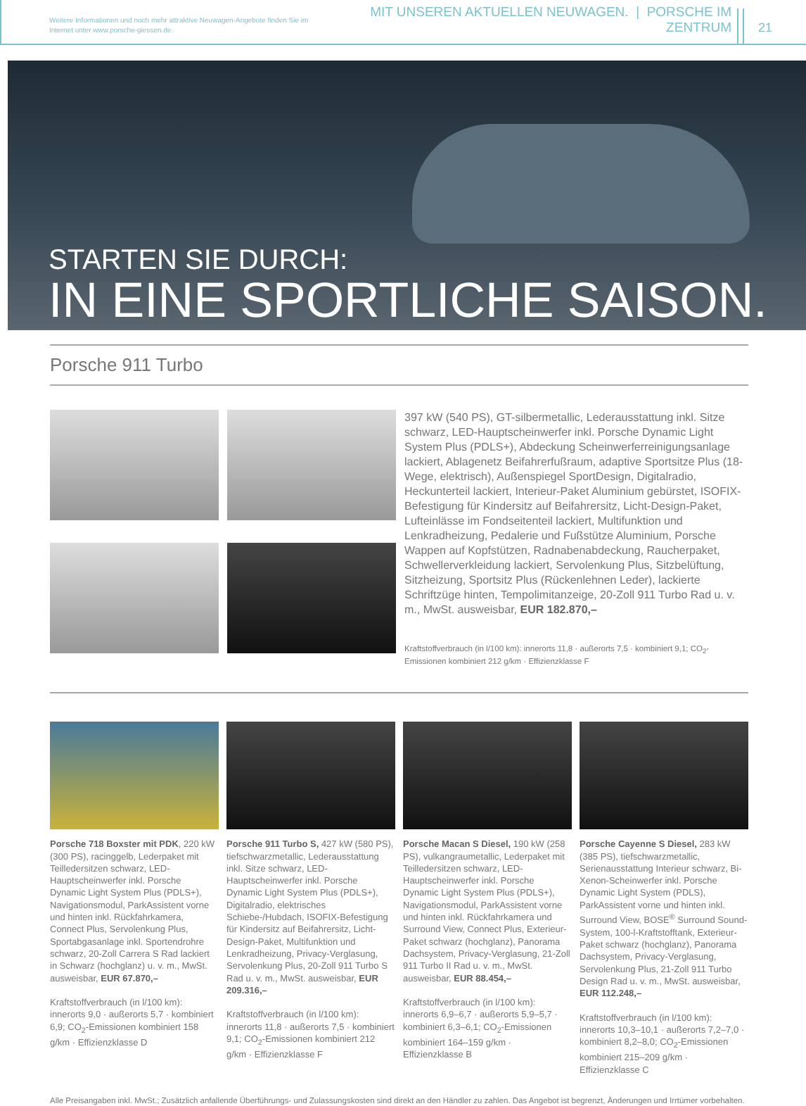Weitere Informationen und noch mehr attraktive Neuwagen-Angebote finden Sie im Internet unter www.porsche-giessen.de.
MIT UNSEREN AKTUELLEN NEUWAGEN. | PORSCHE IM ZENTRUM
21
STARTEN SIE DURCH:
IN EINE SPORTLICHE SAISON.
Porsche 911 Turbo
397 kW (540 PS), GT-silbermetallic, Lederausstattung inkl. Sitze schwarz, LED-Hauptscheinwerfer inkl. Porsche Dynamic Light System Plus (PDLS+), Abdeckung Scheinwerferreinigungsanlage lackiert, Ablagenetz Beifahrerfußraum, adaptive Sportsitze Plus (18-Wege, elektrisch), Außenspiegel SportDesign, Digitalradio, Heckunterteil lackiert, Interieur-Paket Aluminium gebürstet, ISOFIX-Befestigung für Kindersitz auf Beifahrersitz, Licht-Design-Paket, Lufteinlässe im Fondseitenteil lackiert, Multifunktion und Lenkradheizung, Pedalerie und Fußstütze Aluminium, Porsche Wappen auf Kopfstützen, Radnabenabdeckung, Raucherpaket, Schwellerverkleidung lackiert, Servolenkung Plus, Sitzbelüftung, Sitzheizung, Sportsitz Plus (Rückenlehnen Leder), lackierte Schriftzüge hinten, Tempolimitanzeige, 20-Zoll 911 Turbo Rad u. v. m., MwSt. ausweisbar, EUR 182.870,–
Kraftstoffverbrauch (in l/100 km): innerorts 11,8 · außerorts 7,5 · kombiniert 9,1; CO<sub>2</sub>-Emissionen kombiniert 212 g/km · Effizienzklasse F
Porsche 718 Boxster mit PDK, 220 kW (300 PS), racinggelb, Lederpaket mit Teilledersitzen schwarz, LED-Hauptscheinwerfer inkl. Porsche Dynamic Light System Plus (PDLS+), Navigationsmodul, ParkAssistent vorne und hinten inkl. Rückfahrkamera, Connect Plus, Servolenkung Plus, Sportabgasanlage inkl. Sportendrohre schwarz, 20-Zoll Carrera S Rad lackiert in Schwarz (hochglanz) u. v. m., MwSt. ausweisbar, EUR 67.870,–
Kraftstoffverbrauch (in l/100 km): innerorts 9,0 · außerorts 5,7 · kombiniert 6,9; CO<sub>2</sub>-Emissionen kombiniert 158 g/km · Effizienzklasse D
Porsche 911 Turbo S, 427 kW (580 PS), tiefschwarzmetallic, Lederausstattung inkl. Sitze schwarz, LED-Hauptscheinwerfer inkl. Porsche Dynamic Light System Plus (PDLS+), Digitalradio, elektrisches Schiebe-/Hubdach, ISOFIX-Befestigung für Kindersitz auf Beifahrersitz, Licht-Design-Paket, Multifunktion und Lenkradheizung, Privacy-Verglasung, Servolenkung Plus, 20-Zoll 911 Turbo S Rad u. v. m., MwSt. ausweisbar, EUR 209.316,–
Kraftstoffverbrauch (in l/100 km): innerorts 11,8 · außerorts 7,5 · kombiniert 9,1; CO<sub>2</sub>-Emissionen kombiniert 212 g/km · Effizienzklasse F
Porsche Macan S Diesel, 190 kW (258 PS), vulkangraumetallic, Lederpaket mit Teilledersitzen schwarz, LED-Hauptscheinwerfer inkl. Porsche Dynamic Light System Plus (PDLS+), Navigationsmodul, ParkAssistent vorne und hinten inkl. Rückfahrkamera und Surround View, Connect Plus, Exterieur-Paket schwarz (hochglanz), Panorama Dachsystem, Privacy-Verglasung, 21-Zoll 911 Turbo II Rad u. v. m., MwSt. ausweisbar, EUR 88.454,–
Kraftstoffverbrauch (in l/100 km): innerorts 6,9–6,7 · außerorts 5,9–5,7 · kombiniert 6,3–6,1; CO<sub>2</sub>-Emissionen kombiniert 164–159 g/km · Effizienzklasse B
Porsche Cayenne S Diesel, 283 kW (385 PS), tiefschwarzmetallic, Serienausstattung Interieur schwarz, Bi-Xenon-Scheinwerfer inkl. Porsche Dynamic Light System (PDLS), ParkAssistent vorne und hinten inkl. Surround View, BOSE<sup>®</sup> Surround Sound-System, 100-l-Kraftstofftank, Exterieur-Paket schwarz (hochglanz), Panorama Dachsystem, Privacy-Verglasung, Servolenkung Plus, 21-Zoll 911 Turbo Design Rad u. v. m., MwSt. ausweisbar, EUR 112.248,–
Kraftstoffverbrauch (in l/100 km): innerorts 10,3–10,1 · außerorts 7,2–7,0 · kombiniert 8,2–8,0; CO<sub>2</sub>-Emissionen kombiniert 215–209 g/km · Effizienzklasse C
Alle Preisangaben inkl. MwSt.; Zusätzlich anfallende Überführungs- und Zulassungskosten sind direkt an den Händler zu zahlen. Das Angebot ist begrenzt, Änderungen und Irrtümer vorbehalten.